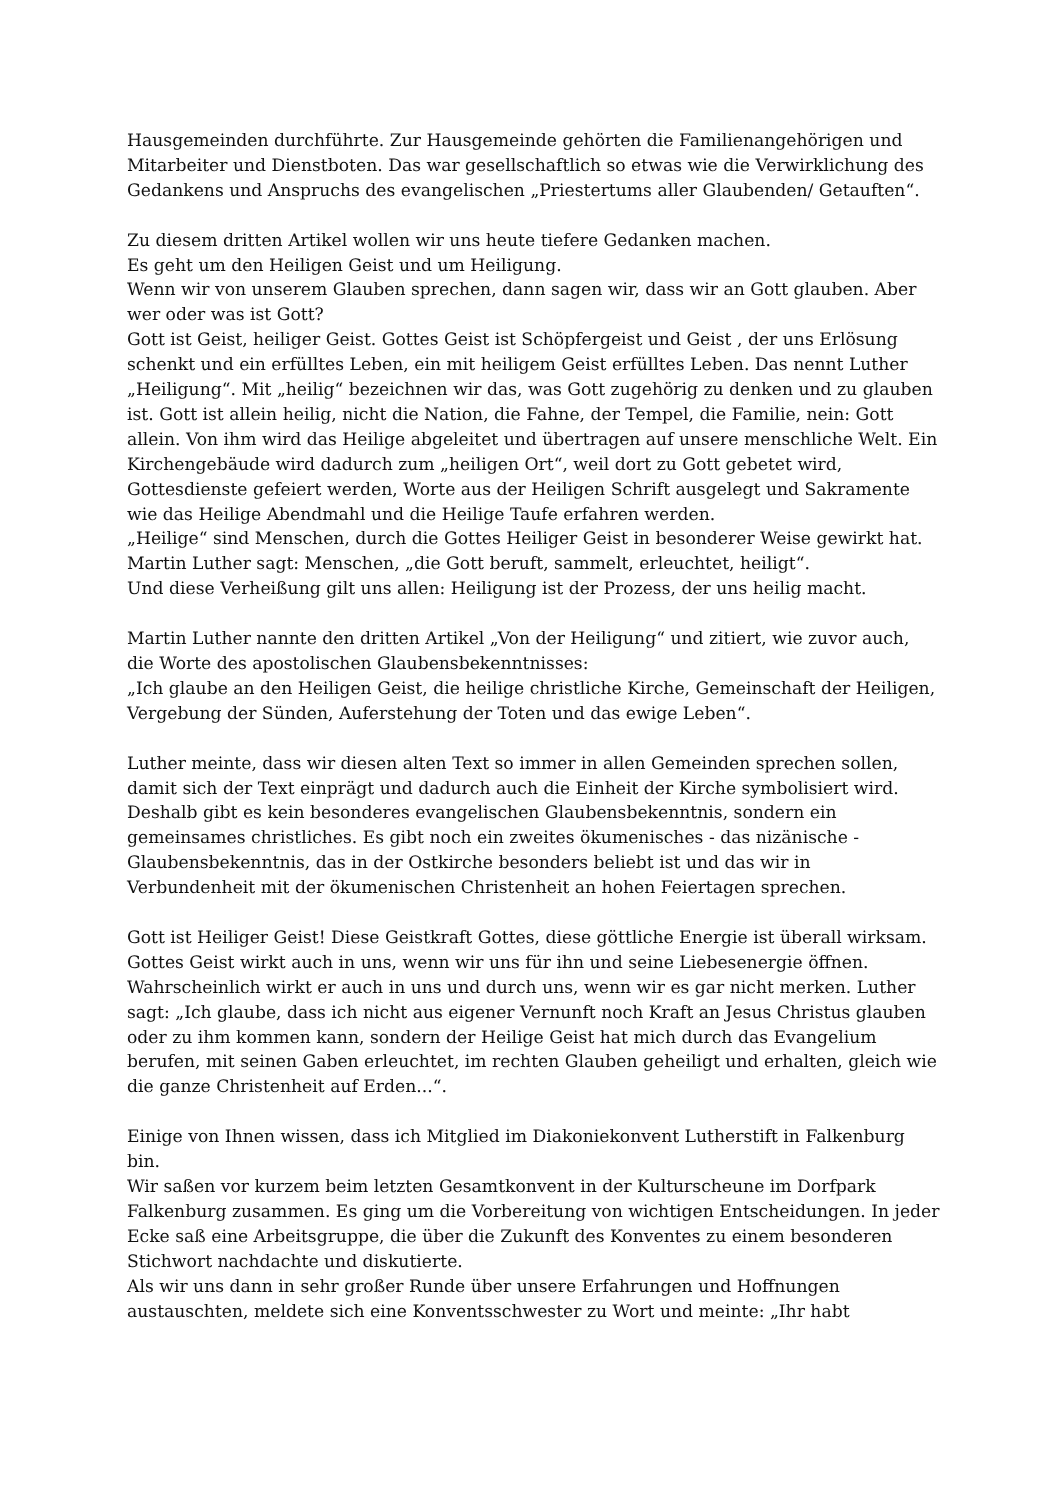Hausgemeinden durchführte. Zur Hausgemeinde gehörten die Familienangehörigen und Mitarbeiter und Dienstboten. Das war gesellschaftlich so etwas wie die Verwirklichung des Gedankens und Anspruchs des evangelischen „Priestertums aller Glaubenden/ Getauften“.
Zu diesem dritten Artikel wollen wir uns heute tiefere Gedanken machen.
Es geht um den Heiligen Geist und um Heiligung.
Wenn wir von unserem Glauben sprechen, dann sagen wir, dass wir an Gott glauben. Aber wer oder was ist Gott?
Gott ist Geist, heiliger Geist. Gottes Geist ist Schöpfergeist und Geist , der uns Erlösung schenkt und ein erfülltes Leben, ein mit heiligem Geist erfülltes Leben. Das nennt Luther „Heiligung“. Mit „heilig“ bezeichnen wir das, was Gott zugehörig zu denken und zu glauben ist. Gott ist allein heilig, nicht die Nation, die Fahne, der Tempel, die Familie, nein: Gott allein. Von ihm wird das Heilige abgeleitet und übertragen auf unsere menschliche Welt. Ein Kirchengebäude wird dadurch zum „heiligen Ort“, weil dort zu Gott gebetet wird, Gottesdienste gefeiert werden, Worte aus der Heiligen Schrift ausgelegt und Sakramente wie das Heilige Abendmahl und die Heilige Taufe erfahren werden.
„Heilige“ sind Menschen, durch die Gottes Heiliger Geist in besonderer Weise gewirkt hat. Martin Luther sagt: Menschen, „die Gott beruft, sammelt, erleuchtet, heiligt“.
Und diese Verheißung gilt uns allen: Heiligung ist der Prozess, der uns heilig macht.
Martin Luther nannte den dritten Artikel „Von der Heiligung“ und zitiert, wie zuvor auch, die Worte des apostolischen Glaubensbekenntnisses:
„Ich glaube an den Heiligen Geist, die heilige christliche Kirche, Gemeinschaft der Heiligen, Vergebung der Sünden, Auferstehung der Toten und das ewige Leben“.
Luther meinte, dass wir diesen alten Text so immer in allen Gemeinden sprechen sollen, damit sich der Text einprägt und dadurch auch die Einheit der Kirche symbolisiert wird. Deshalb gibt es kein besonderes evangelischen Glaubensbekenntnis, sondern ein gemeinsames christliches. Es gibt noch ein zweites ökumenisches - das nizänische - Glaubensbekenntnis, das in der Ostkirche besonders beliebt ist und das wir in Verbundenheit mit der ökumenischen Christenheit an hohen Feiertagen sprechen.
Gott ist Heiliger Geist! Diese Geistkraft Gottes, diese göttliche Energie ist überall wirksam. Gottes Geist wirkt auch in uns, wenn wir uns für ihn und seine Liebesenergie öffnen. Wahrscheinlich wirkt er auch in uns und durch uns, wenn wir es gar nicht merken. Luther sagt: „Ich glaube, dass ich nicht aus eigener Vernunft noch Kraft an Jesus Christus glauben oder zu ihm kommen kann, sondern der Heilige Geist hat mich durch das Evangelium berufen, mit seinen Gaben erleuchtet, im rechten Glauben geheiligt und erhalten, gleich wie die ganze Christenheit auf Erden...“.
Einige von Ihnen wissen, dass ich Mitglied im Diakoniekonvent Lutherstift in Falkenburg bin.
Wir saßen vor kurzem beim letzten Gesamtkonvent in der Kulturscheune im Dorfpark Falkenburg zusammen. Es ging um die Vorbereitung von wichtigen Entscheidungen. In jeder Ecke saß eine Arbeitsgruppe, die über die Zukunft des Konventes zu einem besonderen Stichwort nachdachte und diskutierte.
Als wir uns dann in sehr großer Runde über unsere Erfahrungen und Hoffnungen austauschten, meldete sich eine Konventsschwester zu Wort und meinte: „Ihr habt